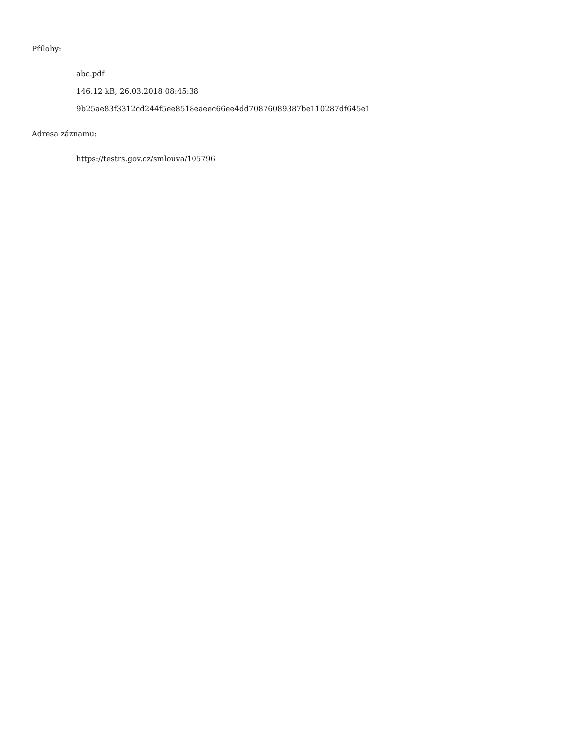Přílohy:
abc.pdf
146.12 kB, 26.03.2018 08:45:38
9b25ae83f3312cd244f5ee8518eaeec66ee4dd70876089387be110287df645e1
Adresa záznamu:
https://testrs.gov.cz/smlouva/105796